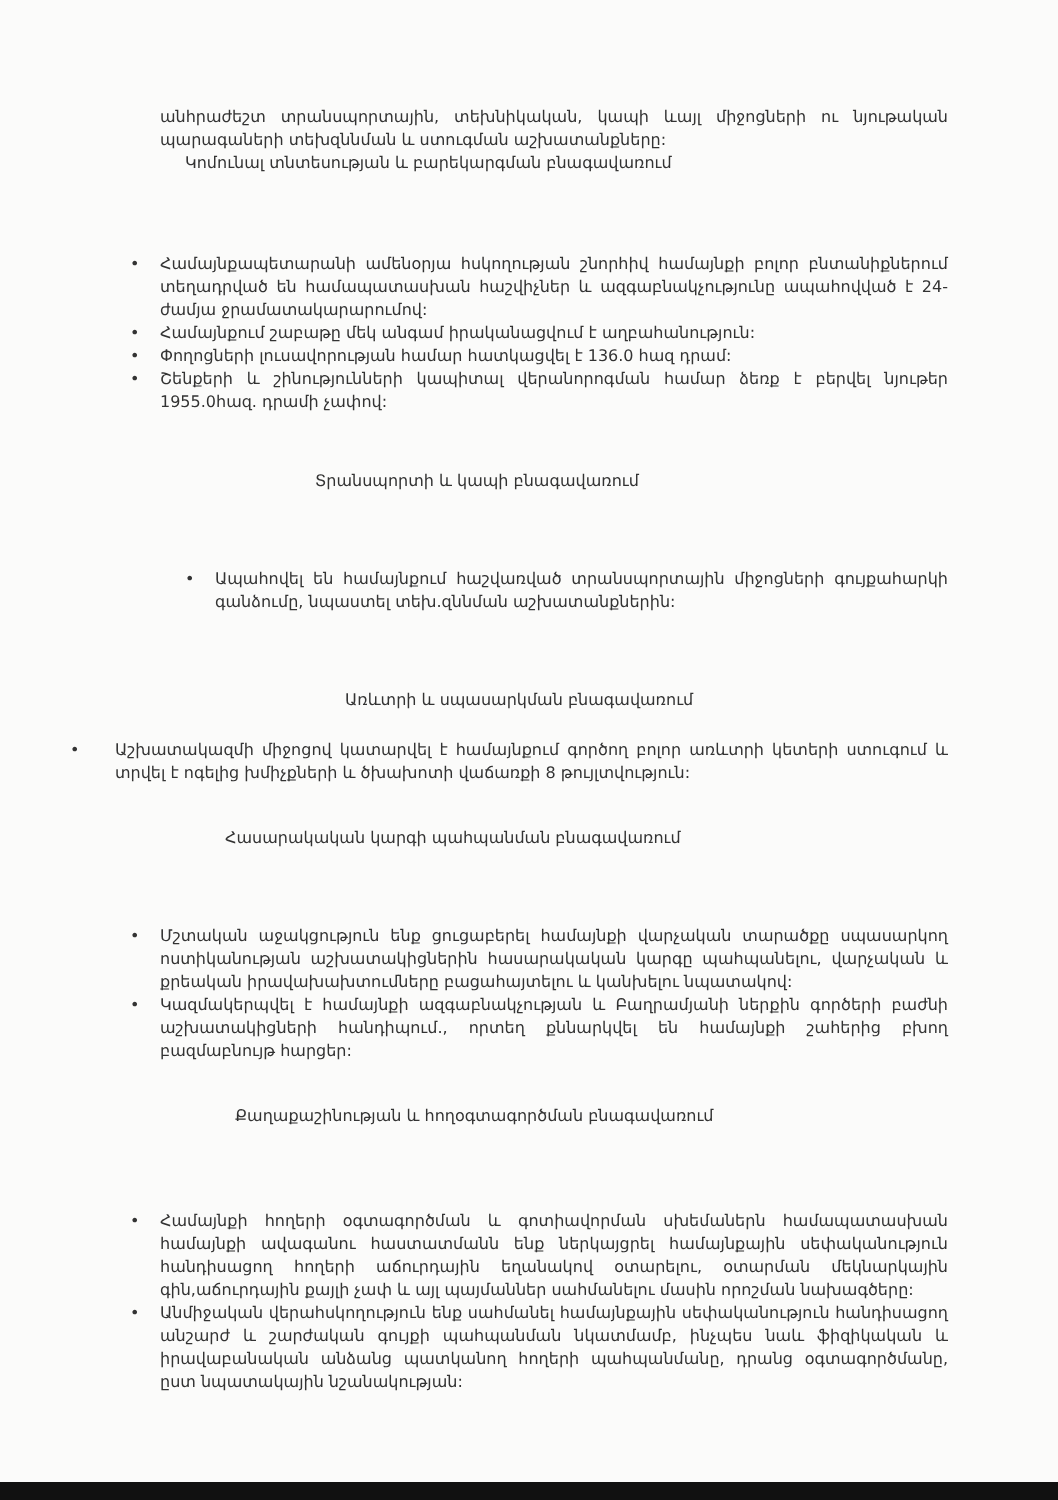անհրաժեշտ տրանսպորտային, տեխնիկական, կապի ևայլ միջոցների ու նյութական պարագաների տեխզննման և ստուգման աշխատանքները:
Կոմունալ տնտեսության և բարեկարգման բնագավառում
• Համայնքապետարանի ամենօրյա հսկողության շնորհիվ համայնքի բոլոր բնտանիքներում տեղադրված են համապատասխան հաշվիչներ և ազգաբնակչությունը ապահովված է 24-ժամյա ջրամատակարարումով:
• Համայնքում շաբաթը մեկ անգամ իրականացվում է աղբահանություն:
• Փողոցների լուսավորության համար հատկացվել է 136.0 հազ դրամ:
• Շենքերի և շինությունների կապիտալ վերանորոգման համար ձեռք է բերվել նյութեր 1955.0հազ. դրամի չափով:
Տրանսպորտի և կապի բնագավառում
• Ապահովել են համայնքում հաշվառված տրանսպորտային միջոցների գույքահարկի գանձումը, նպաստել տեխ.զննման աշխատանքներին:
Առևտրի և սպասարկման բնագավառում
• Աշխատակազմի միջոցով կատարվել է համայնքում գործող բոլոր առևտրի կետերի ստուգում և տրվել է ոգելից խմիչքների և ծխախոտի վաճառքի 8 թույլտվություն:
Հասարակական կարգի պահպանման բնագավառում
• Մշտական աջակցություն ենք ցուցաբերել համայնքի վարչական տարածքը սպասարկող ոստիկանության աշխատակիցներին հասարակական կարգը պահպանելու, վարչական և քրեական իրավախախտումները բացահայտելու և կանխելու նպատակով:
• Կազմակերպվել է համայնքի ազգաբնակչության և Բաղրամյանի ներքին գործերի բաժնի աշխատակիցների հանդիպում., որտեղ քննարկվել են համայնքի շահերից բխող բազմաբնույթ հարցեր:
Քաղաքաշինության և հողօգտագործման բնագավառում
• Համայնքի հողերի օգտագործման և գոտիավորման սխեմաներն համապատասխան համայնքի ավագանու հաստատմանն ենք ներկայցրել համայնքային սեփականություն հանդիսացող հողերի աճուրդային եղանակով օտարելու, օտարման մեկնարկային գին,աճուրդային քայլի չափ և այլ պայմաններ սահմանելու մասին որոշման նախագծերը:
• Անմիջական վերահսկողություն ենք սահմանել համայնքային սեփականություն հանդիսացող անշարժ և շարժական գույքի պահպանման նկատմամբ, ինչպես նաև ֆիզիկական և իրավաբանական անձանց պատկանող հողերի պահպանմանը, դրանց օգտագործմանը, ըստ նպատակային նշանակության: